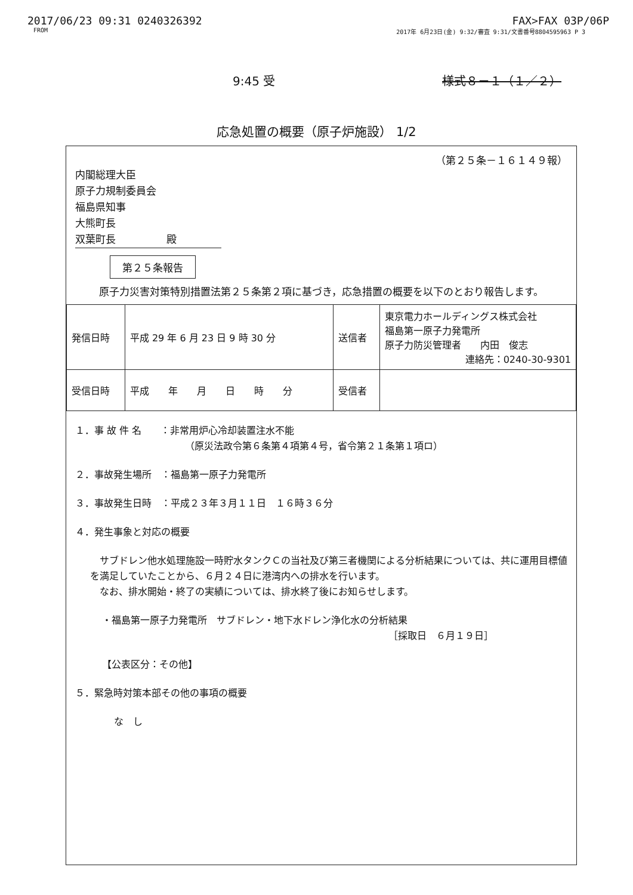2017/06/23 09:31 0240326392 FAX>FAX 03P/06P
FROM 2017年 6月23日(金) 9:32/審査 9:31/文書番号8804595963 P 3
9:45 受 様式８－１（１／２）
応急処置の概要（原子炉施設） 1/2
（第２５条－１６１４９報）
内閣総理大臣
原子力規制委員会
福島県知事
大熊町長
双葉町長　　　　　殿
第２５条報告
原子力災害対策特別措置法第２５条第２項に基づき，応急措置の概要を以下のとおり報告します。
| 発信日時 | 平成 29 年 6 月 23 日 9 時 30 分 | 送信者 | 東京電力ホールディングス株式会社 福島第一原子力発電所 原子力防災管理者 内田 俊志 連絡先：0240-30-9301 |
| 受信日時 | 平成 年 月 日 時 分 | 受信者 | |
１．事 故 件 名　　：非常用炉心冷却装置注水不能
　　　　　　　　　　　　（原災法政令第６条第４項第４号，省令第２１条第１項ロ）
２．事故発生場所　：福島第一原子力発電所
３．事故発生日時　：平成２３年３月１１日　１６時３６分
４．発生事象と対応の概要
　サブドレン他水処理施設一時貯水タンクＣの当社及び第三者機関による分析結果については、共に運用目標値を満足していたことから、６月２４日に港湾内への排水を行います。
　なお、排水開始・終了の実績については、排水終了後にお知らせします。
・福島第一原子力発電所　サブドレン・地下水ドレン浄化水の分析結果
［採取日　６月１９日］
【公表区分：その他】
５．緊急時対策本部その他の事項の概要
な　し